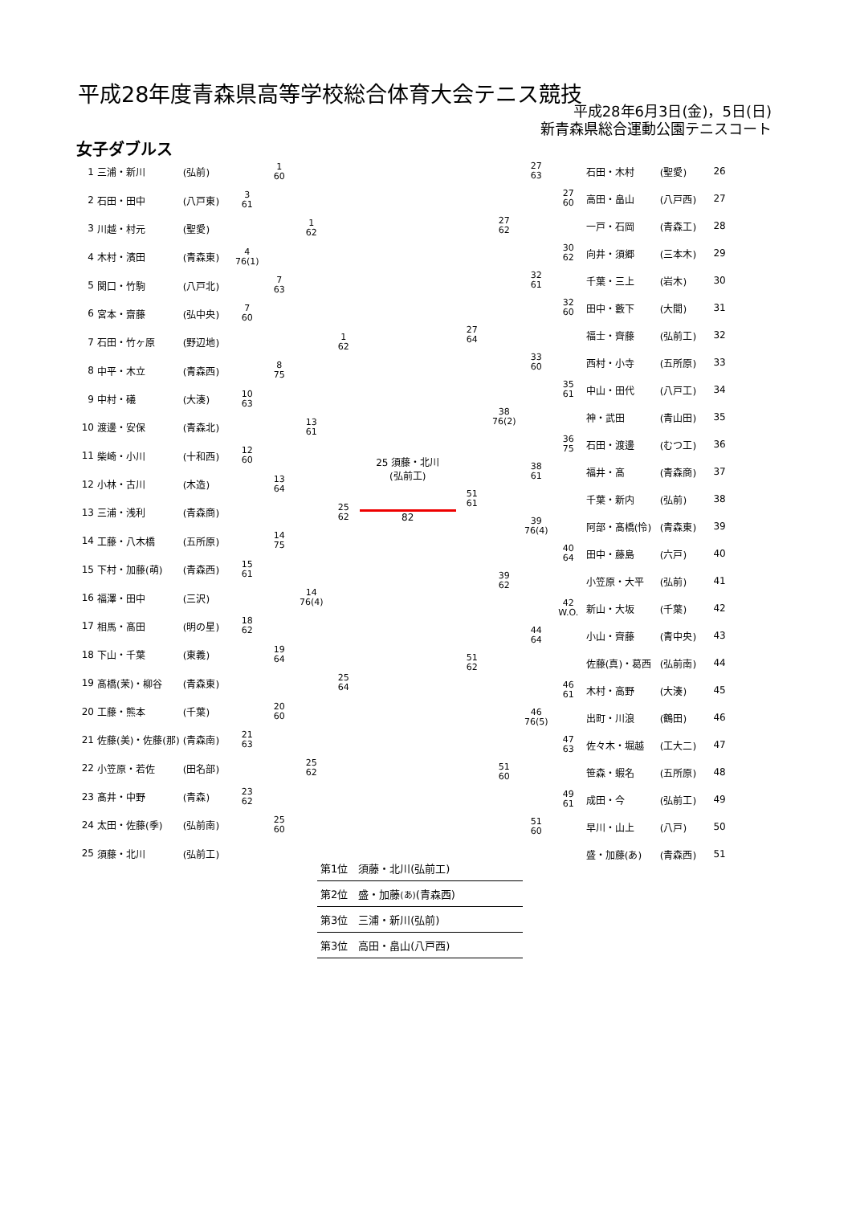平成28年度青森県高等学校総合体育大会テニス競技
平成28年6月3日(金)，5日(日)
新青森県総合運動公園テニスコート
女子ダブルス
| 1 | 三浦・新川 | (弘前) | | 1 60 | | |
| 2 | 石田・田中 | (八戸東) | 3 61 | | | |
| 3 | 川越・村元 | (聖愛) | | | 1 62 | |
| 4 | 木村・濱田 | (青森東) | 4 76(1) | | | |
| 5 | 関口・竹駒 | (八戸北) | | 7 63 | | |
| 6 | 宮本・齋藤 | (弘中央) | 7 60 | | | |
| 7 | 石田・竹ヶ原 | (野辺地) | | | | 1 62 |
| 8 | 中平・木立 | (青森西) | | 8 75 | | |
| 9 | 中村・礒 | (大湊) | 10 63 | | | |
| 10 | 渡邊・安保 | (青森北) | | | 13 61 | |
| 11 | 柴崎・小川 | (十和西) | 12 60 | | | |
| 12 | 小林・古川 | (木造) | | 13 64 | | |
| 13 | 三浦・浅利 | (青森商) | | | | 25 62 |
| 14 | 工藤・八木橋 | (五所原) | | 14 75 | | |
| 15 | 下村・加藤(萌) | (青森西) | 15 61 | | | |
| 16 | 福澤・田中 | (三沢) | | | 14 76(4) | |
| 17 | 相馬・髙田 | (明の星) | 18 62 | | | |
| 18 | 下山・千葉 | (東義) | | 19 64 | | |
| 19 | 髙橋(茉)・柳谷 | (青森東) | | | | 25 64 |
| 20 | 工藤・熊本 | (千葉) | | 20 60 | | |
| 21 | 佐藤(美)・佐藤(那) | (青森南) | 21 63 | | | |
| 22 | 小笠原・若佐 | (田名部) | | | 25 62 | |
| 23 | 髙井・中野 | (青森) | 23 62 | | | |
| 24 | 太田・佐藤(季) | (弘前南) | | 25 60 | | |
| 25 | 須藤・北川 | (弘前工) | | | | |
25 須藤・北川
(弘前工)
82
| | | 27 63 | | 石田・木村 | (聖愛) | 26 |
| | | | 27 60 | 高田・畠山 | (八戸西) | 27 |
| | 27 62 | | | 一戸・石岡 | (青森工) | 28 |
| | | | 30 62 | 向井・須郷 | (三本木) | 29 |
| | | 32 61 | | 千葉・三上 | (岩木) | 30 |
| | | | 32 60 | 田中・藪下 | (大間) | 31 |
| 27 64 | | | | 福士・齊藤 | (弘前工) | 32 |
| | | 33 60 | | 西村・小寺 | (五所原) | 33 |
| | | | 35 61 | 中山・田代 | (八戸工) | 34 |
| | 38 76(2) | | | 神・武田 | (青山田) | 35 |
| | | | 36 75 | 石田・渡邊 | (むつ工) | 36 |
| | | 38 61 | | 福井・髙 | (青森商) | 37 |
| 51 61 | | | | 千葉・新内 | (弘前) | 38 |
| | | 39 76(4) | | 阿部・髙橋(怜) | (青森東) | 39 |
| | | | 40 64 | 田中・藤島 | (六戸) | 40 |
| | 39 62 | | | 小笠原・大平 | (弘前) | 41 |
| | | | 42 W.O. | 新山・大坂 | (千葉) | 42 |
| | | 44 64 | | 小山・齊藤 | (青中央) | 43 |
| 51 62 | | | | 佐藤(真)・葛西 | (弘前南) | 44 |
| | | | 46 61 | 木村・高野 | (大湊) | 45 |
| | | 46 76(5) | | 出町・川浪 | (鶴田) | 46 |
| | | | 47 63 | 佐々木・堀越 | (工大二) | 47 |
| | 51 60 | | | 笹森・蝦名 | (五所原) | 48 |
| | | | 49 61 | 成田・今 | (弘前工) | 49 |
| | | 51 60 | | 早川・山上 | (八戸) | 50 |
| | | | | 盛・加藤(あ) | (青森西) | 51 |
第1位　須藤・北川(弘前工)
第2位　盛・加藤(あ)(青森西)
第3位　三浦・新川(弘前)
第3位　高田・畠山(八戸西)